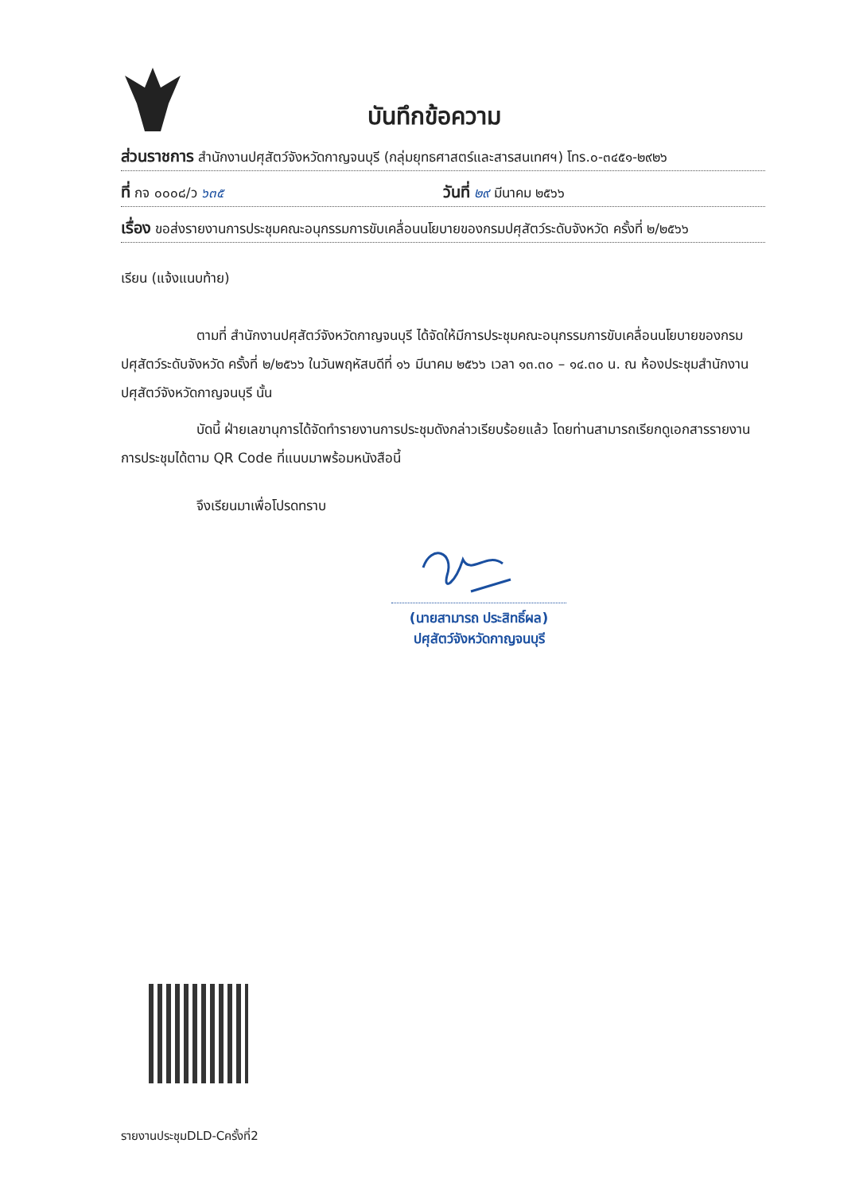บันทึกข้อความ
ส่วนราชการ สำนักงานปศุสัตว์จังหวัดกาญจนบุรี (กลุ่มยุทธศาสตร์และสารสนเทศฯ) โทร.๐-๓๔๕๑-๒๙๒๖
ที่ กจ ๐๐๐๘/ว ๖๓๕ วันที่ ๒๙ มีนาคม ๒๕๖๖
เรื่อง ขอส่งรายงานการประชุมคณะอนุกรรมการขับเคลื่อนนโยบายของกรมปศุสัตว์ระดับจังหวัด ครั้งที่ ๒/๒๕๖๖
เรียน (แจ้งแนบท้าย)
ตามที่ สำนักงานปศุสัตว์จังหวัดกาญจนบุรี ได้จัดให้มีการประชุมคณะอนุกรรมการขับเคลื่อนนโยบายของกรมปศุสัตว์ระดับจังหวัด ครั้งที่ ๒/๒๕๖๖ ในวันพฤหัสบดีที่ ๑๖ มีนาคม ๒๕๖๖ เวลา ๑๓.๓๐ – ๑๔.๓๐ น. ณ ห้องประชุมสำนักงานปศุสัตว์จังหวัดกาญจนบุรี นั้น
บัดนี้ ฝ่ายเลขานุการได้จัดทำรายงานการประชุมดังกล่าวเรียบร้อยแล้ว โดยท่านสามารถเรียกดูเอกสารรายงานการประชุมได้ตาม QR Code ที่แนบมาพร้อมหนังสือนี้
จึงเรียนมาเพื่อโปรดทราบ
(นายสามารถ ประสิทธิ์ผล)
ปศุสัตว์จังหวัดกาญจนบุรี
รายงานประชุมDLD-Cครั้งที่2